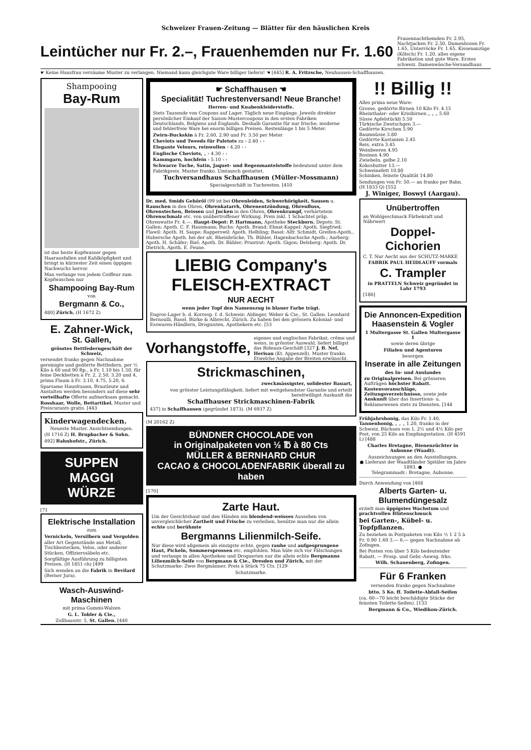Schweizer Frauen-Zeitung — Blätter für den häuslichen Kreis
Leintücher nur Fr. 2.–, Frauenhemden nur Fr. 1.60
Frauennachthemden Fr. 2.95, Nachtjacken Fr. 2.50, Damenhosen Fr. 1.65, Unterröcke Fr. 1.65, Kissenanzüge (Kölsch) Fr. 1.20, alles eigene Fabrikation und gute Ware. Erstes schweiz. Damenwäsche-Versandhaus
☛ Keine Hausfrau versäume Muster zu verlangen. Niemand kann gleichgute Ware billiger liefern! ☚ [445] R. A. Fritzsche, Neuhausen-Schaffhausen.
Shampooing
Bay-Rum
ist das beste Kopfwasser gegen Haarausfallen und Kahlköpfigkeit und bringt in kürzester Zeit einen üppigen Nachwuchs hervor.
Man verlange von jedem Coiffeur zum Kopfwaschen nur
Shampooing Bay-Rum
von
Bergmann & Co.,
480] Zürich. (H 1672 Z)
E. Zahner-Wick,
St. Gallen,
grösstes Bettfederngeschäft der Schweiz,
versendet franko gegen Nachnahme gereinigte und gedörrte Bettfedern, per ½ Kilo à 60 und 90 Rp., à Fr. 1.10 bis 1.50, für feine Deckbetten à Fr. 2, 2.50, 3.20 und 4, prima Flaum à Fr. 3.10, 4.75, 5.20, 6.
Sparsame Hausfrauen, Brautleute und Anstalten werden besonders auf diese sehr vorteilhafte Offerte aufmerksam gemacht.
Rosshaar, Wolle, Bettartikel. Muster und Preiscurants gratis. [443
Kinderwagendecken.
Neueste Muster. Ansichtsendungen.
(H 1716 Z) H. Brupbacher & Sohn.
492] Bahnhofstr., Zürich.
SUPPEN MAGGI WÜRZE
[71
Elektrische Installation
zum
Vernickeln, Versilbern und Vergolden
aller Art Gegenstände aus Metall; Tischbestecken, Velos, oder anderer Stücken, Offizierssäbeln etc.
Sorgfältige Ausführung zu billigsten Preisen. (H 1851 ch) [499
Sich wenden an die Fabrik in Bevilard (Berner Jura).
Wasch-Auswind-Maschinen
mit prima Gummi-Walzen
G. L. Tobler & Cie.,
Zollhausstr. 5, St. Gallen. [440
☛ Schaffhausen ☚
Specialität! Tuchrestenversand! Neue Branche!
Herren- und Knabenkleiderstoffe.
Stets Tausende von Coupons auf Lager. Täglich neue Eingänge. Jeweils direkter persönlicher Einkauf der Saison-Mustercoupons in den ersten Fabriken Deutschlands, Belgiens und Englands. Deshalb Garantie für nur frische, moderne und fehlerfreie Ware bei enorm billigen Preisen. Restenlänge 1 bis 5 Meter.
Zwirn-Buckskin à Fr. 2.60, 2.90 und Fr. 3.50 per Meter
Cheviots und Tweeds für Paletots zu › 2.40 › ›
Elegante Velours, reinwollen › 4.20 › ›
Englische Cheviots, „ › 4.30 › ›
Kammgarn, hochfein › 5.10 › ›
Schwarze Tuche, Satin, Jaquet- und Regenmantelstoffe bedeutend unter dem Fabrikpreis. Muster franko. Umtausch gestattet.
Tuchversandhaus Schaffhausen (Müller-Mossmann)
Specialgeschäft in Tuchresten. [410
Dr. med. Smids Gehöröl (99 ist bei Ohrenleiden, Schwerhörigkeit, Sausen u. Rauschen in den Ohren, Ohrenkatarrh, Ohrenentzündung, Ohrenfluss, Ohrenstechen, Beissen und Jucken in den Ohren, Ohrenkrampf, verhärtetem Ohrenschmalz etc. von unübertroffener Wirkung. Preis inkl. 1 Schachtel präp. Ohrenwatte Fr. 4.—. Haupt-Depot: P. Hartmann, Apotheke Steckborn. Depots: St. Gallen: Apoth. C. F. Hausmann; Buchs: Apoth. Brand; Ebnat-Kappel: Apoth. Siegfried; Flawil: Apoth. H. Saupe; Rapperswil: Apoth. Helbling; Basel: Alfr. Schmidt, Greifen-Apoth., Hubersche Apoth. bei der alt. Rheinbrücke, Th. Bühler, Hagenbachsche Apoth.; Aarberg: Apoth. H. Schäfer; Biel: Apoth. Dr. Bähler; Pruntrut: Apoth. Gigon; Delsberg: Apoth. Dr. Dietrich, Apoth. E. Feune.
LIEBIG Company's FLEISCH-EXTRACT
NUR AECHT
wenn jeder Topf den Namenszug in blauer Farbe trägt.
Engros-Lager b. d. Korresp. f. d. Schweiz: Aldinger, Weber & Cie., St. Gallen. Leonhard Bernoulli, Basel. Bürke & Albrecht, Zürich. Zu haben bei den grössern Kolonial- und Esswaren-Händlern, Droguisten, Apothekern etc. [53
Vorhangstoffe,
eigenes und englisches Fabrikat, crême und weiss, in grösster Auswahl, liefert billigst das Rideaux-Geschäft [327 J. B. Nef, Herisau (Kt. Appenzell). Muster franko. Etwelche Angabe der Breiten erwünscht.
Strickmaschinen,
zweckmässigster, solidester Bauart,
von grösster Leistungsfähigkeit, liefert mit weitgehendster Garantie und erteilt bereitwilligst Auskunft die
Schaffhauser Strickmaschinen-Fabrik
437] in Schaffhausen (gegründet 1873). (M 6937 Z)
(M 20162 Z)
BÜNDNER CHOCOLADE von
in Originalpaketen von ½ ℔ à 80 Cts
MÜLLER & BERNHARD CHUR
CACAO & CHOCOLADENFABRIK überall zu haben
[170]
Zarte Haut.
Um der Gesichtshaut und den Händen ein blendend-weisses Aussehen von unvergleichlicher Zartheit und Frische zu verleihen, benütze man nur die allein echte und berühmte
Bergmanns Lilienmilch-Seife.
Nur diese wird allgemein als einzigste echte, gegen rauhe und aufgesprungene Haut, Pickeln, Sommersprossen etc. empfohlen. Man hüte sich vor Fälschungen und verlange in allen Apotheken und Droguerien nur die allein echte Bergmanns Lilienmilch-Seife von Bergmann & Cie., Dresden und Zürich, mit der Schutzmarke: Zwei Bergmänner. Preis à Stück 75 Cts. [129
Schutzmarke.
!! Billig !!
Alles prima neue Ware:
Grosse, gedörrte Birnen 10 Kilo Fr. 4.15
Rheinthaler- oder Krisibirnen „ „ „ 5.60
Süsse Apfelstückli 5.50
Türkische Zwetschgen 3.—
Gedörrte Kirschen 5.90
Baumnüsse 3.80
Gedörrte Kastanien 2.45
Reis, extra 3.45
Weinbeeren 4.95
Rosinen 4.90
Zwiebeln, gelbe 2.10
Kokosbutter 13.—
Schweinefett 10.80
Schinken, feinste Qualität 14.80
Sendungen von Fr. 50.— an franko per Bahn. (H 1833 Q) [552
J. Winiger, Boswyl (Aargau).
Unübertroffen
an Wohlgeschmack Färbekraft und Nährwert
Doppel-Cichorien
C. T. Nur Aecht aus der SCHUTZ-MARKE
FABRIK PAUL HEIDLAUFF vormals
C. Trampler
in PRATTELN Schweiz gegründet in Lahr 1793
[186]
Die Annoncen-Expedition Haasenstein & Vogler
1 Multergasse St. Gallen Multergasse 1
sowie deren übrige
Filialen und Agenturen
besorgen
Inserate in alle Zeitungen
des In- und Auslandes
zu Originalpreisen. Bei grösseren Aufträgen höchster Rabatt. Kostenvoranschläge, Zeitungsverzeichnisse, sowie jede Auskunft über das Insertions- u. Reklamewesen stets zu Diensten. [144
Frühjahrshonig, das Kilo Fr. 1.40, Tannenhonig, „ „ „ 1.20, franko in der Schweiz, Büchsen von 1, 2½ und 4½ Kilo per Post, von 25 Kilo an Empfangsstation. (H 4591 L) [488
Charles Bretagne, Bienenzüchter in Aubonne (Waadt).
Auszeichnungen an den Ausstellungen.
● Lieferant der Waadtländer Spitäler im Jahre 1893. ●
Telegrammadr.: Bretagne, Aubonne.
Durch Anwendung von [468
Alberts Garten- u. Blumendüngesalz
erzielt man üppigstes Wachstum und prachtvollen Blütenschmuck
bei Garten-, Kübel- u. Topfpflanzen.
Zu beziehen in Postpaketen von Kilo ½ 1 2 5 à Fr. 0.90 1.60 3.— 6.— gegen Nachnahme ab Zofingen.
Bei Posten von über 5 Kilo bedeutender Rabatt. — Prosp. und Gebr.-Anwsg. frko.
Wilh. Schauenberg, Zofingen.
Für 6 Franken
versenden franko gegen Nachnahme
btto. 5 Ko. ff. Toilette-Abfall-Seifen
(ca. 60—70 leicht beschädigte Stücke der feinsten Toilette-Seifen). [133
Bergmann & Co., Wiedikon-Zürich.